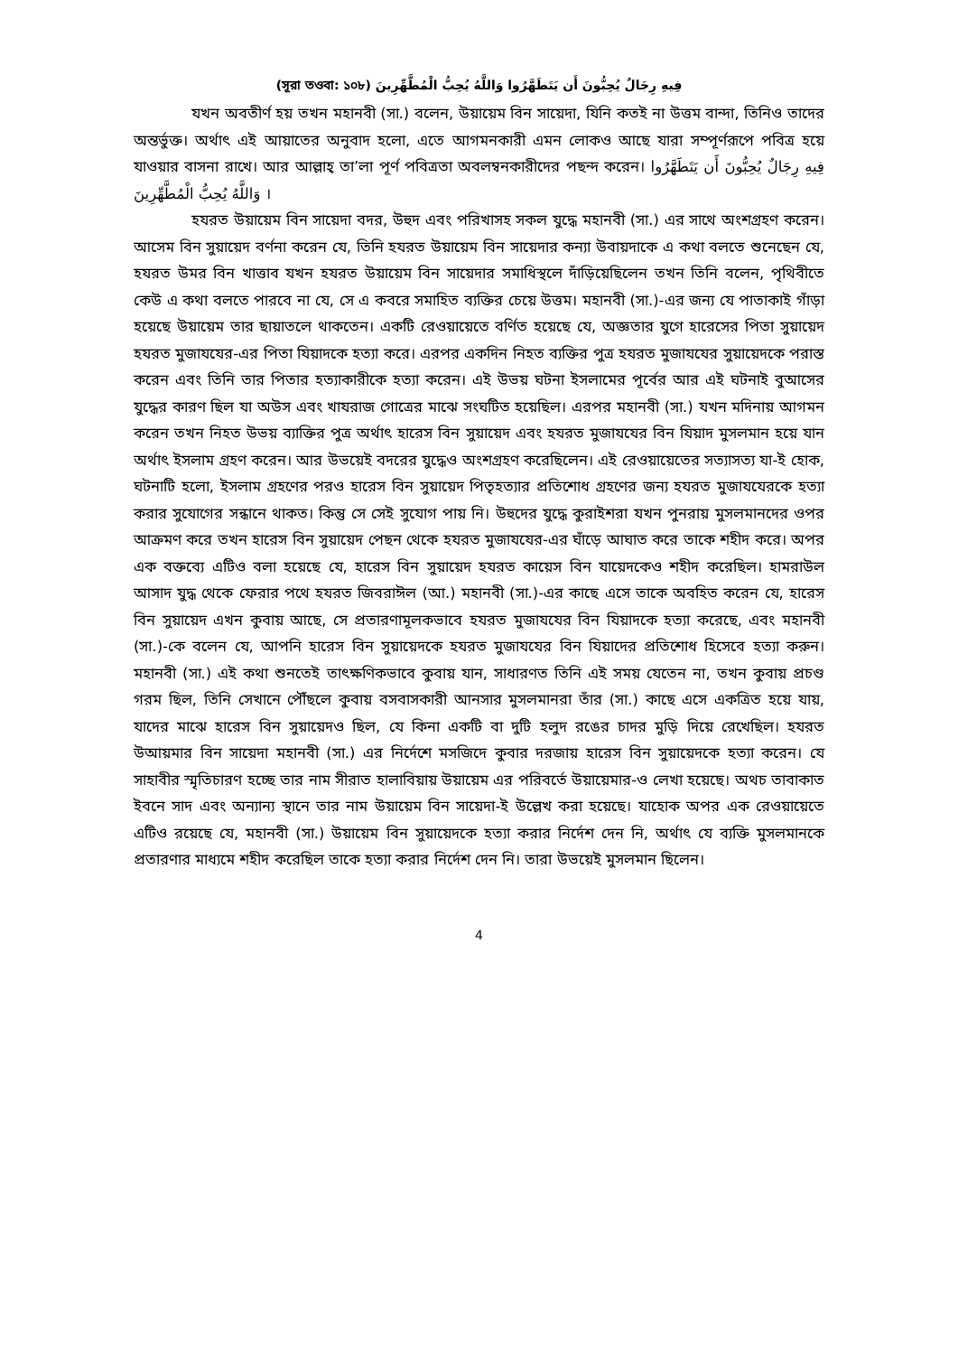(সূরা তওবা: ১০৮) فِيهِ رِجَالٌ يُحِبُّونَ أَن يَتَطَهَّرُوا وَاللَّهُ يُحِبُّ الْمُطَّهِّرِينَ
যখন অবতীর্ণ হয় তখন মহানবী (সা.) বলেন, উয়ায়েম বিন সায়েদা, যিনি কতই না উত্তম বান্দা, তিনিও তাদের অন্তর্ভুক্ত। অর্থাৎ এই আয়াতের অনুবাদ হলো, এতে আগমনকারী এমন লোকও আছে যারা সম্পূর্ণরূপে পবিত্র হয়ে যাওয়ার বাসনা রাখে। আর আল্লাহ্ তা’লা পূর্ণ পবিত্রতা অবলম্বনকারীদের পছন্দ করেন। فِيهِ رِجَالٌ يُحِبُّونَ أَن يَتَطَهَّرُوا وَاللَّهُ يُحِبُّ الْمُطَّهِّرِينَ ।
হযরত উয়ায়েম বিন সায়েদা বদর, উহুদ এবং পরিখাসহ সকল যুদ্ধে মহানবী (সা.) এর সাথে অংশগ্রহণ করেন। আসেম বিন সুয়ায়েদ বর্ণনা করেন যে, তিনি হযরত উয়ায়েম বিন সায়েদার কন্যা উবায়দাকে এ কথা বলতে শুনেছেন যে, হযরত উমর বিন খাত্তাব যখন হযরত উয়ায়েম বিন সায়েদার সমাধিস্থলে দাঁড়িয়েছিলেন তখন তিনি বলেন, পৃথিবীতে কেউ এ কথা বলতে পারবে না যে, সে এ কবরে সমাহিত ব্যক্তির চেয়ে উত্তম। মহানবী (সা.)-এর জন্য যে পাতাকাই গাঁড়া হয়েছে উয়ায়েম তার ছায়াতলে থাকতেন। একটি রেওয়ায়েতে বর্ণিত হয়েছে যে, অজ্ঞতার যুগে হারেসের পিতা সুয়ায়েদ হযরত মুজাযযের-এর পিতা যিয়াদকে হত্যা করে। এরপর একদিন নিহত ব্যক্তির পুত্র হযরত মুজাযযের সুয়ায়েদকে পরাস্ত করেন এবং তিনি তার পিতার হত্যাকারীকে হত্যা করেন। এই উভয় ঘটনা ইসলামের পূর্বের আর এই ঘটনাই বুআসের যুদ্ধের কারণ ছিল যা অউস এবং খাযরাজ গোত্রের মাঝে সংঘটিত হয়েছিল। এরপর মহানবী (সা.) যখন মদিনায় আগমন করেন তখন নিহত উভয় ব্যাক্তির পুত্র অর্থাৎ হারেস বিন সুয়ায়েদ এবং হযরত মুজাযযের বিন যিয়াদ মুসলমান হয়ে যান অর্থাৎ ইসলাম গ্রহণ করেন। আর উভয়েই বদরের যুদ্ধেও অংশগ্রহণ করেছিলেন। এই রেওয়ায়েতের সত্যাসত্য যা-ই হোক, ঘটনাটি হলো, ইসলাম গ্রহণের পরও হারেস বিন সুয়ায়েদ পিতৃহত্যার প্রতিশোধ গ্রহণের জন্য হযরত মুজাযযেরকে হত্যা করার সুযোগের সন্ধানে থাকত। কিন্তু সে সেই সুযোগ পায় নি। উহুদের যুদ্ধে কুরাইশরা যখন পুনরায় মুসলমানদের ওপর আক্রমণ করে তখন হারেস বিন সুয়ায়েদ পেছন থেকে হযরত মুজাযযের-এর ঘাঁড়ে আঘাত করে তাকে শহীদ করে। অপর এক বক্তব্যে এটিও বলা হয়েছে যে, হারেস বিন সুয়ায়েদ হযরত কায়েস বিন যায়েদকেও শহীদ করেছিল। হামরাউল আসাদ যুদ্ধ থেকে ফেরার পথে হযরত জিবরাঈল (আ.) মহানবী (সা.)-এর কাছে এসে তাকে অবহিত করেন যে, হারেস বিন সুয়ায়েদ এখন কুবায় আছে, সে প্রতারণামূলকভাবে হযরত মুজাযযের বিন যিয়াদকে হত্যা করেছে, এবং মহানবী (সা.)-কে বলেন যে, আপনি হারেস বিন সুয়ায়েদকে হযরত মুজাযযের বিন যিয়াদের প্রতিশোধ হিসেবে হত্যা করুন। মহানবী (সা.) এই কথা শুনতেই তাৎক্ষণিকভাবে কুবায় যান, সাধারণত তিনি এই সময় যেতেন না, তখন কুবায় প্রচণ্ড গরম ছিল, তিনি সেখানে পৌঁছলে কুবায় বসবাসকারী আনসার মুসলমানরা তাঁর (সা.) কাছে এসে একত্রিত হয়ে যায়, যাদের মাঝে হারেস বিন সুয়ায়েদও ছিল, যে কিনা একটি বা দুটি হলুদ রঙের চাদর মুড়ি দিয়ে রেখেছিল। হযরত উআয়মার বিন সায়েদা মহানবী (সা.) এর নির্দেশে মসজিদে কুবার দরজায় হারেস বিন সুয়ায়েদকে হত্যা করেন। যে সাহাবীর স্মৃতিচারণ হচ্ছে তার নাম সীরাত হালাবিয়ায় উয়ায়েম এর পরিবর্তে উয়ায়েমার-ও লেখা হয়েছে। অথচ তাবাকাত ইবনে সাদ এবং অন্যান্য স্থানে তার নাম উয়ায়েম বিন সায়েদা-ই উল্লেখ করা হয়েছে। যাহোক অপর এক রেওয়ায়েতে এটিও রয়েছে যে, মহানবী (সা.) উয়ায়েম বিন সুয়ায়েদকে হত্যা করার নির্দেশ দেন নি, অর্থাৎ যে ব্যক্তি মুসলমানকে প্রতারণার মাধ্যমে শহীদ করেছিল তাকে হত্যা করার নির্দেশ দেন নি। তারা উভয়েই মুসলমান ছিলেন।
4